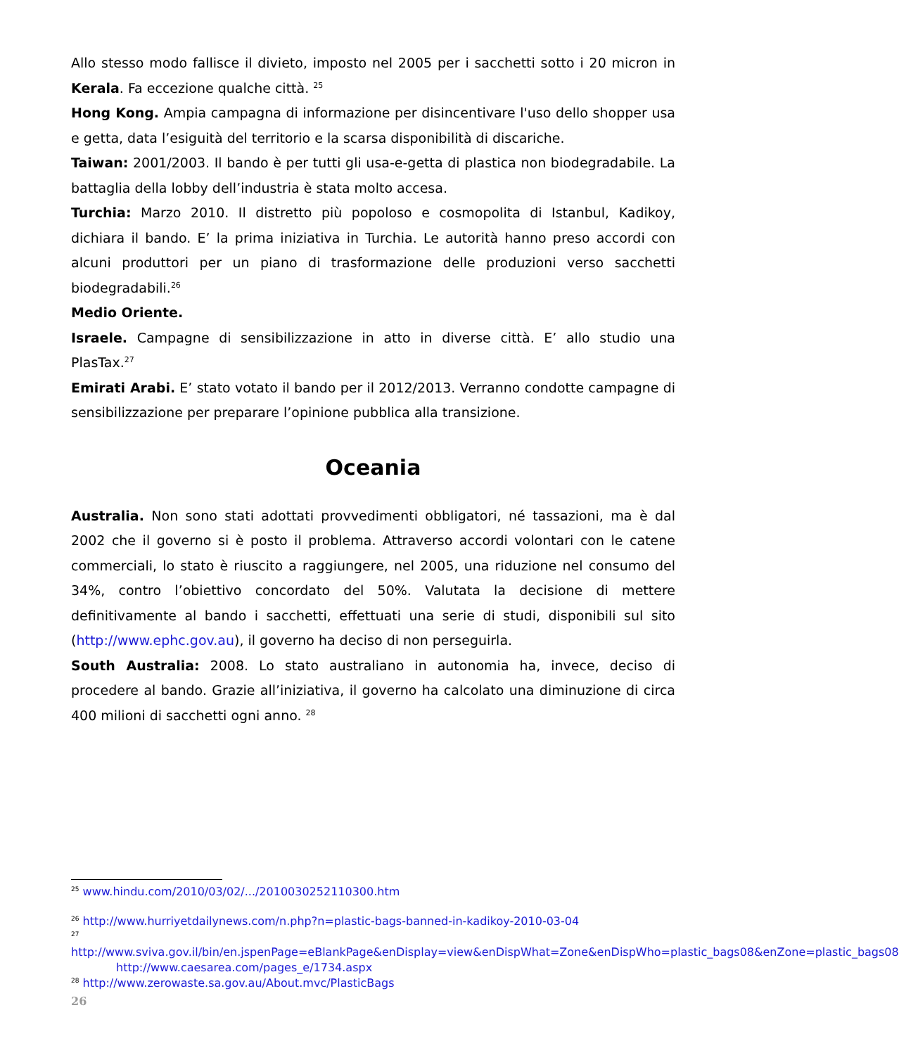Allo stesso modo fallisce il divieto, imposto nel 2005 per i sacchetti sotto i 20 micron in Kerala. Fa eccezione qualche città. <sup>25</sup>
Hong Kong. Ampia campagna di informazione per disincentivare l'uso dello shopper usa e getta, data l’esiguità del territorio e la scarsa disponibilità di discariche.
Taiwan: 2001/2003. Il bando è per tutti gli usa-e-getta di plastica non biodegradabile. La battaglia della lobby dell’industria è stata molto accesa.
Turchia: Marzo 2010. Il distretto più popoloso e cosmopolita di Istanbul, Kadikoy, dichiara il bando. E’ la prima iniziativa in Turchia. Le autorità hanno preso accordi con alcuni produttori per un piano di trasformazione delle produzioni verso sacchetti biodegradabili.<sup>26</sup>
Medio Oriente.
Israele. Campagne di sensibilizzazione in atto in diverse città. E’ allo studio una PlasTax.<sup>27</sup>
Emirati Arabi. E’ stato votato il bando per il 2012/2013. Verranno condotte campagne di sensibilizzazione per preparare l’opinione pubblica alla transizione.
Oceania
Australia. Non sono stati adottati provvedimenti obbligatori, né tassazioni, ma è dal 2002 che il governo si è posto il problema. Attraverso accordi volontari con le catene commerciali, lo stato è riuscito a raggiungere, nel 2005, una riduzione nel consumo del 34%, contro l’obiettivo concordato del 50%. Valutata la decisione di mettere definitivamente al bando i sacchetti, effettuati una serie di studi, disponibili sul sito (http://www.ephc.gov.au), il governo ha deciso di non perseguirla.
South Australia: 2008. Lo stato australiano in autonomia ha, invece, deciso di procedere al bando. Grazie all’iniziativa, il governo ha calcolato una diminuzione di circa 400 milioni di sacchetti ogni anno. <sup>28</sup>
<sup>25</sup> www.hindu.com/2010/03/02/.../2010030252110300.htm
<sup>26</sup> http://www.hurriyetdailynews.com/n.php?n=plastic-bags-banned-in-kadikoy-2010-03-04
<sup>27</sup> http://www.sviva.gov.il/bin/en.jspenPage=eBlankPage&enDisplay=view&enDispWhat=Zone&enDispWho=plastic_bags08&enZone=plastic_bags08
http://www.caesarea.com/pages_e/1734.aspx
<sup>28</sup> http://www.zerowaste.sa.gov.au/About.mvc/PlasticBags
26